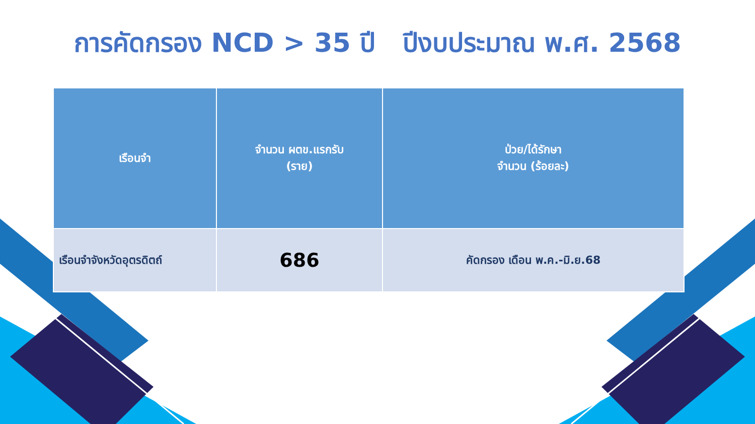การคัดกรอง NCD > 35 ปี ปีงบประมาณ พ.ศ. 2568
| เรือนจำ | จำนวน ผตข.แรกรับ (ราย) | ป่วย/ได้รักษา จำนวน (ร้อยละ) |
| --- | --- | --- |
| เรือนจำจังหวัดอุตรดิตถ์ | 686 | คัดกรอง เดือน พ.ค.-มิ.ย.68 |